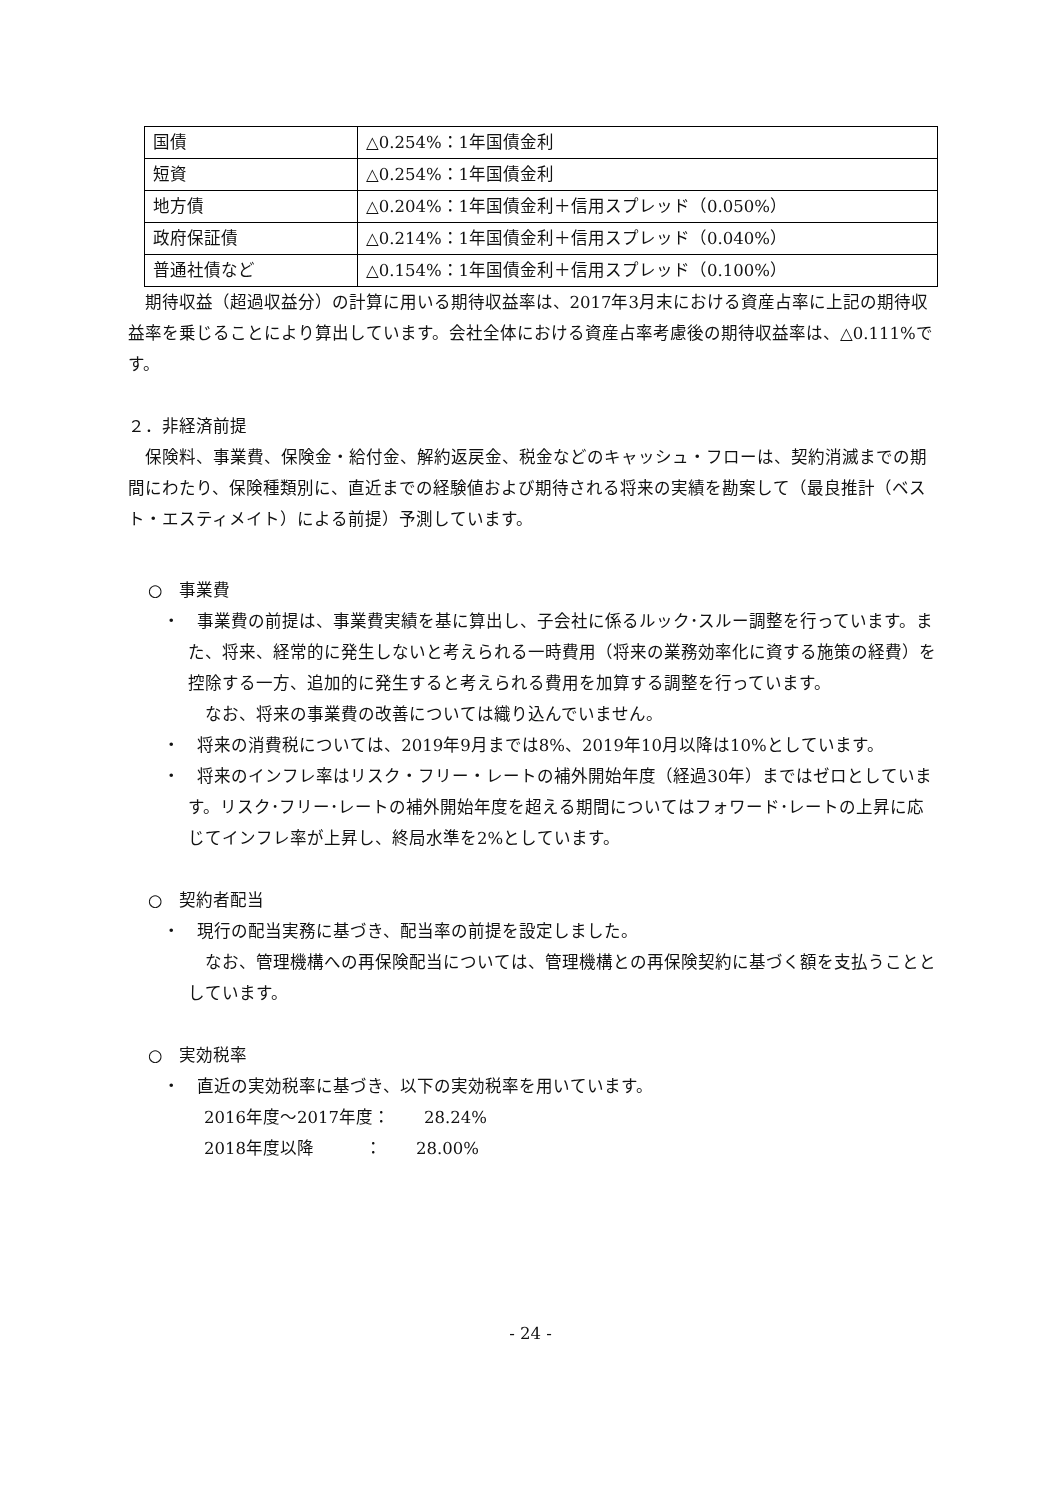| 国債 | △0.254%：1年国債金利 |
| 短資 | △0.254%：1年国債金利 |
| 地方債 | △0.204%：1年国債金利＋信用スプレッド（0.050%） |
| 政府保証債 | △0.214%：1年国債金利＋信用スプレッド（0.040%） |
| 普通社債など | △0.154%：1年国債金利＋信用スプレッド（0.100%） |
期待収益（超過収益分）の計算に用いる期待収益率は、2017年3月末における資産占率に上記の期待収益率を乗じることにより算出しています。会社全体における資産占率考慮後の期待収益率は、△0.111%です。
２．非経済前提
保険料、事業費、保険金・給付金、解約返戻金、税金などのキャッシュ・フローは、契約消滅までの期間にわたり、保険種類別に、直近までの経験値および期待される将来の実績を勘案して（最良推計（ベスト・エスティメイト）による前提）予測しています。
○　事業費
・　事業費の前提は、事業費実績を基に算出し、子会社に係るルック･スルー調整を行っています。また、将来、経常的に発生しないと考えられる一時費用（将来の業務効率化に資する施策の経費）を控除する一方、追加的に発生すると考えられる費用を加算する調整を行っています。
　なお、将来の事業費の改善については織り込んでいません。
・　将来の消費税については、2019年9月までは8%、2019年10月以降は10%としています。
・　将来のインフレ率はリスク・フリー・レートの補外開始年度（経過30年）まではゼロとしています。リスク･フリー･レートの補外開始年度を超える期間についてはフォワード･レートの上昇に応じてインフレ率が上昇し、終局水準を2%としています。
○　契約者配当
・　現行の配当実務に基づき、配当率の前提を設定しました。
　なお、管理機構への再保険配当については、管理機構との再保険契約に基づく額を支払うこととしています。
○　実効税率
・　直近の実効税率に基づき、以下の実効税率を用いています。
2016年度～2017年度：　　28.24%
2018年度以降　　　：　　28.00%
- 24 -